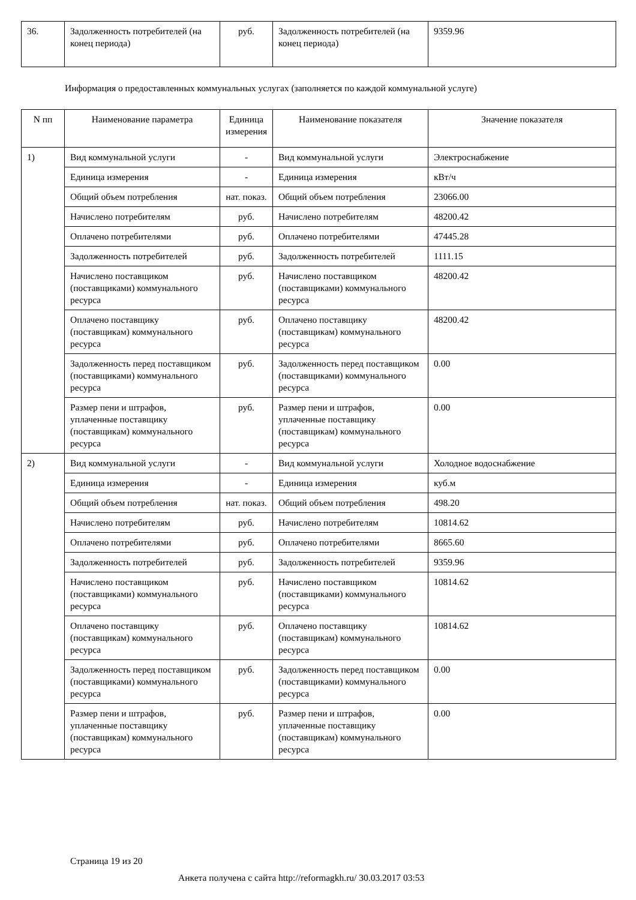| 36. | Задолженность потребителей (на конец периода) | руб. | Задолженность потребителей (на конец периода) | 9359.96 |
Информация о предоставленных коммунальных услугах (заполняется по каждой коммунальной услуге)
| N пп | Наименование параметра | Единица измерения | Наименование показателя | Значение показателя |
| --- | --- | --- | --- | --- |
| 1) | Вид коммунальной услуги | - | Вид коммунальной услуги | Электроснабжение |
| | Единица измерения | - | Единица измерения | кВт/ч |
| | Общий объем потребления | нат. показ. | Общий объем потребления | 23066.00 |
| | Начислено потребителям | руб. | Начислено потребителям | 48200.42 |
| | Оплачено потребителями | руб. | Оплачено потребителями | 47445.28 |
| | Задолженность потребителей | руб. | Задолженность потребителей | 1111.15 |
| | Начислено поставщиком (поставщиками) коммунального ресурса | руб. | Начислено поставщиком (поставщиками) коммунального ресурса | 48200.42 |
| | Оплачено поставщику (поставщикам) коммунального ресурса | руб. | Оплачено поставщику (поставщикам) коммунального ресурса | 48200.42 |
| | Задолженность перед поставщиком (поставщиками) коммунального ресурса | руб. | Задолженность перед поставщиком (поставщиками) коммунального ресурса | 0.00 |
| | Размер пени и штрафов, уплаченные поставщику (поставщикам) коммунального ресурса | руб. | Размер пени и штрафов, уплаченные поставщику (поставщикам) коммунального ресурса | 0.00 |
| 2) | Вид коммунальной услуги | - | Вид коммунальной услуги | Холодное водоснабжение |
| | Единица измерения | - | Единица измерения | куб.м |
| | Общий объем потребления | нат. показ. | Общий объем потребления | 498.20 |
| | Начислено потребителям | руб. | Начислено потребителям | 10814.62 |
| | Оплачено потребителями | руб. | Оплачено потребителями | 8665.60 |
| | Задолженность потребителей | руб. | Задолженность потребителей | 9359.96 |
| | Начислено поставщиком (поставщиками) коммунального ресурса | руб. | Начислено поставщиком (поставщиками) коммунального ресурса | 10814.62 |
| | Оплачено поставщику (поставщикам) коммунального ресурса | руб. | Оплачено поставщику (поставщикам) коммунального ресурса | 10814.62 |
| | Задолженность перед поставщиком (поставщиками) коммунального ресурса | руб. | Задолженность перед поставщиком (поставщиками) коммунального ресурса | 0.00 |
| | Размер пени и штрафов, уплаченные поставщику (поставщикам) коммунального ресурса | руб. | Размер пени и штрафов, уплаченные поставщику (поставщикам) коммунального ресурса | 0.00 |
Страница 19 из 20
Анкета получена с сайта http://reformagkh.ru/ 30.03.2017 03:53